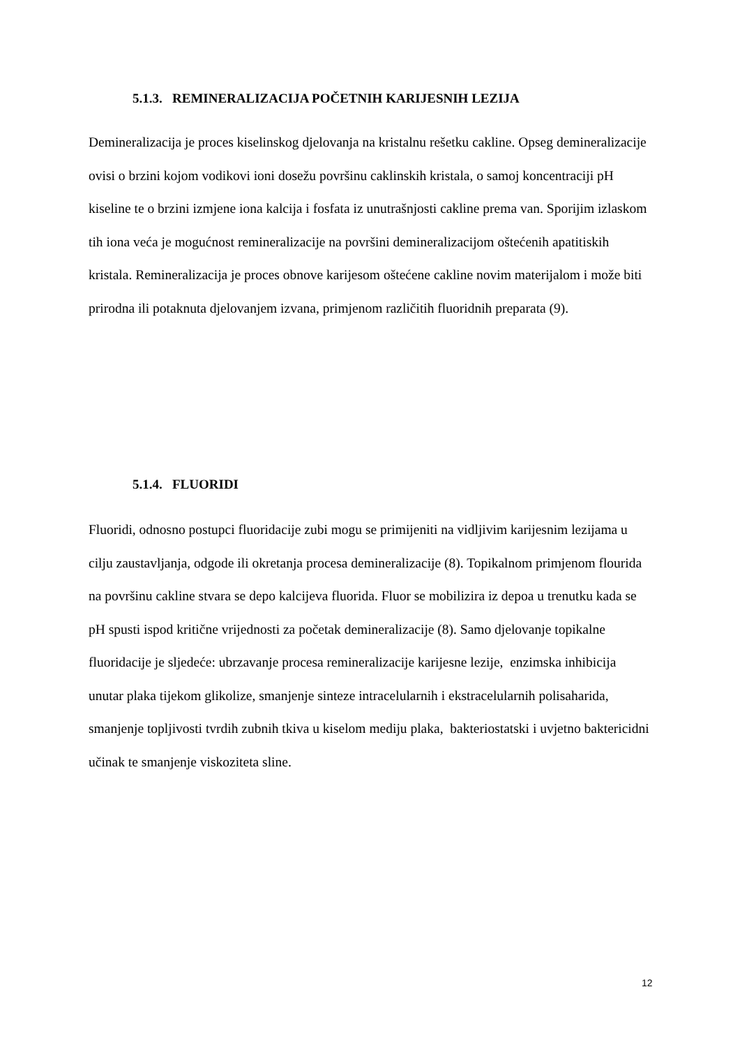5.1.3. REMINERALIZACIJA POČETNIH KARIJESNIH LEZIJA
Demineralizacija je proces kiselinskog djelovanja na kristalnu rešetku cakline. Opseg demineralizacije ovisi o brzini kojom vodikovi ioni dosežu površinu caklinskih kristala, o samoj koncentraciji pH kiseline te o brzini izmjene iona kalcija i fosfata iz unutrašnjosti cakline prema van. Sporijim izlaskom tih iona veća je mogućnost remineralizacije na površini demineralizacijom oštećenih apatitiskih kristala. Remineralizacija je proces obnove karijesom oštećene cakline novim materijalom i može biti prirodna ili potaknuta djelovanjem izvana, primjenom različitih fluoridnih preparata (9).
5.1.4. FLUORIDI
Fluoridi, odnosno postupci fluoridacije zubi mogu se primijeniti na vidljivim karijesnim lezijama u cilju zaustavljanja, odgode ili okretanja procesa demineralizacije (8). Topikalnom primjenom flourida na površinu cakline stvara se depo kalcijeva fluorida. Fluor se mobilizira iz depoa u trenutku kada se pH spusti ispod kritične vrijednosti za početak demineralizacije (8). Samo djelovanje topikalne fluoridacije je sljedeće: ubrzavanje procesa remineralizacije karijesne lezije, enzimska inhibicija unutar plaka tijekom glikolize, smanjenje sinteze intracelularnih i ekstracelularnih polisaharida, smanjenje topljivosti tvrdih zubnih tkiva u kiselom mediju plaka, bakteriostatski i uvjetno baktericidni učinak te smanjenje viskoziteta sline.
12